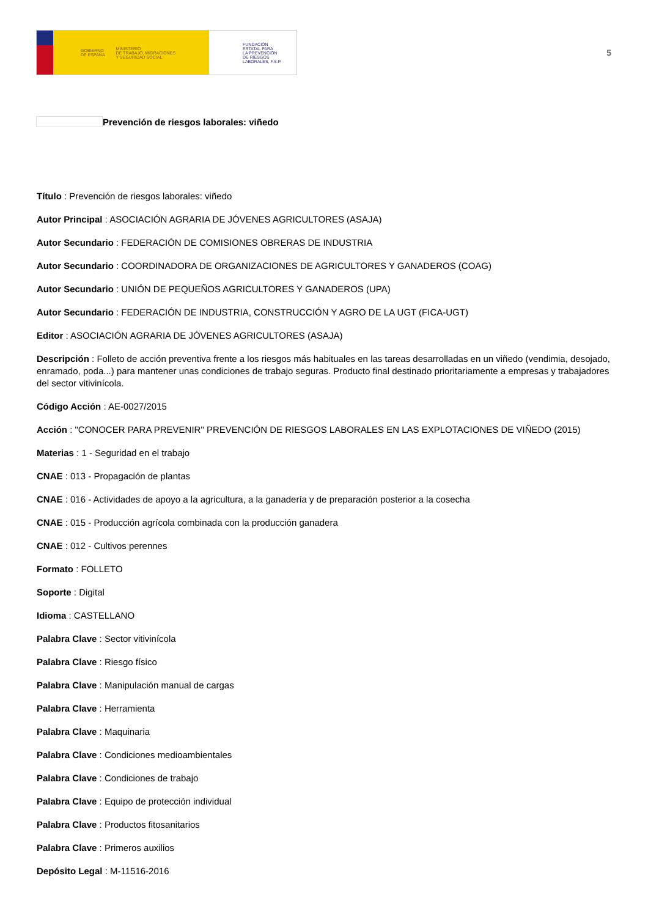GOBIERNO
DE ESPAÑA MINISTERIO
DE TRABAJO, MIGRACIONES
Y SEGURIDAD SOCIAL
FUNDACIÓN
ESTATAL PARA
LA PREVENCIÓN
DE RIESGOS
LABORALES, F.S.P.
5
Prevención de riesgos laborales: viñedo
Título : Prevención de riesgos laborales: viñedo
Autor Principal : ASOCIACIÓN AGRARIA DE JÓVENES AGRICULTORES (ASAJA)
Autor Secundario : FEDERACIÓN DE COMISIONES OBRERAS DE INDUSTRIA
Autor Secundario : COORDINADORA DE ORGANIZACIONES DE AGRICULTORES Y GANADEROS (COAG)
Autor Secundario : UNIÓN DE PEQUEÑOS AGRICULTORES Y GANADEROS (UPA)
Autor Secundario : FEDERACIÓN DE INDUSTRIA, CONSTRUCCIÓN Y AGRO DE LA UGT (FICA-UGT)
Editor : ASOCIACIÓN AGRARIA DE JÓVENES AGRICULTORES (ASAJA)
Descripción : Folleto de acción preventiva frente a los riesgos más habituales en las tareas desarrolladas en un viñedo (vendimia, desojado, enramado, poda...) para mantener unas condiciones de trabajo seguras. Producto final destinado prioritariamente a empresas y trabajadores del sector vitivinícola.
Código Acción : AE-0027/2015
Acción : "CONOCER PARA PREVENIR" PREVENCIÓN DE RIESGOS LABORALES EN LAS EXPLOTACIONES DE VIÑEDO (2015)
Materias : 1 - Seguridad en el trabajo
CNAE : 013 - Propagación de plantas
CNAE : 016 - Actividades de apoyo a la agricultura, a la ganadería y de preparación posterior a la cosecha
CNAE : 015 - Producción agrícola combinada con la producción ganadera
CNAE : 012 - Cultivos perennes
Formato : FOLLETO
Soporte : Digital
Idioma : CASTELLANO
Palabra Clave : Sector vitivinícola
Palabra Clave : Riesgo físico
Palabra Clave : Manipulación manual de cargas
Palabra Clave : Herramienta
Palabra Clave : Maquinaria
Palabra Clave : Condiciones medioambientales
Palabra Clave : Condiciones de trabajo
Palabra Clave : Equipo de protección individual
Palabra Clave : Productos fitosanitarios
Palabra Clave : Primeros auxilios
Depósito Legal : M-11516-2016